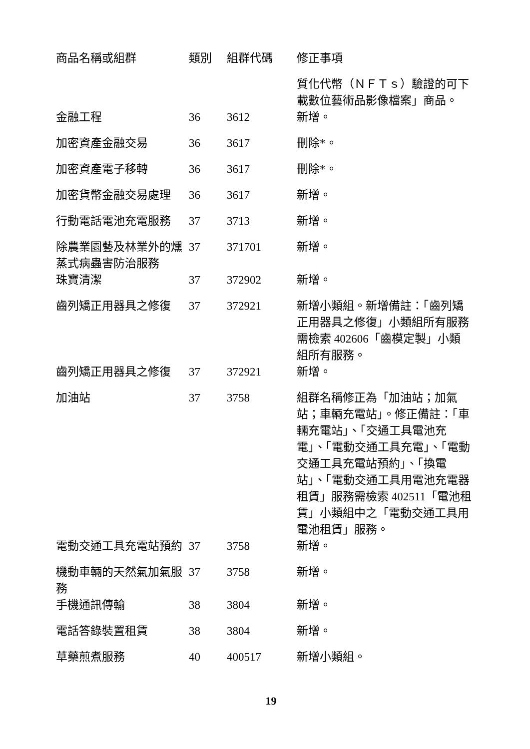| 商品名稱或組群 | 類別 | 組群代碼 | 修正事項 |
| --- | --- | --- | --- |
| | | | 質化代幣（ＮＦＴｓ）驗證的可下載數位藝術品影像檔案」商品。 |
| 金融工程 | 36 | 3612 | 新增。 |
| 加密資產金融交易 | 36 | 3617 | 刪除*。 |
| 加密資產電子移轉 | 36 | 3617 | 刪除*。 |
| 加密貨幣金融交易處理 | 36 | 3617 | 新增。 |
| 行動電話電池充電服務 | 37 | 3713 | 新增。 |
| 除農業園藝及林業外的燻蒸式病蟲害防治服務 | 37 | 371701 | 新增。 |
| 珠寶清潔 | 37 | 372902 | 新增。 |
| 齒列矯正用器具之修復 | 37 | 372921 | 新增小類組。新增備註：「齒列矯正用器具之修復」小類組所有服務需檢索 402606「齒模定製」小類組所有服務。 |
| 齒列矯正用器具之修復 | 37 | 372921 | 新增。 |
| 加油站 | 37 | 3758 | 組群名稱修正為「加油站；加氣站；車輛充電站」。修正備註：「車輛充電站」、「交通工具電池充電」、「電動交通工具充電」、「電動交通工具充電站預約」、「換電站」、「電動交通工具用電池充電器租賃」服務需檢索 402511「電池租賃」小類組中之「電動交通工具用電池租賃」服務。 |
| 電動交通工具充電站預約 | 37 | 3758 | 新增。 |
| 機動車輛的天然氣加氣服務 | 37 | 3758 | 新增。 |
| 手機通訊傳輸 | 38 | 3804 | 新增。 |
| 電話答錄裝置租賃 | 38 | 3804 | 新增。 |
| 草藥煎煮服務 | 40 | 400517 | 新增小類組。 |
19